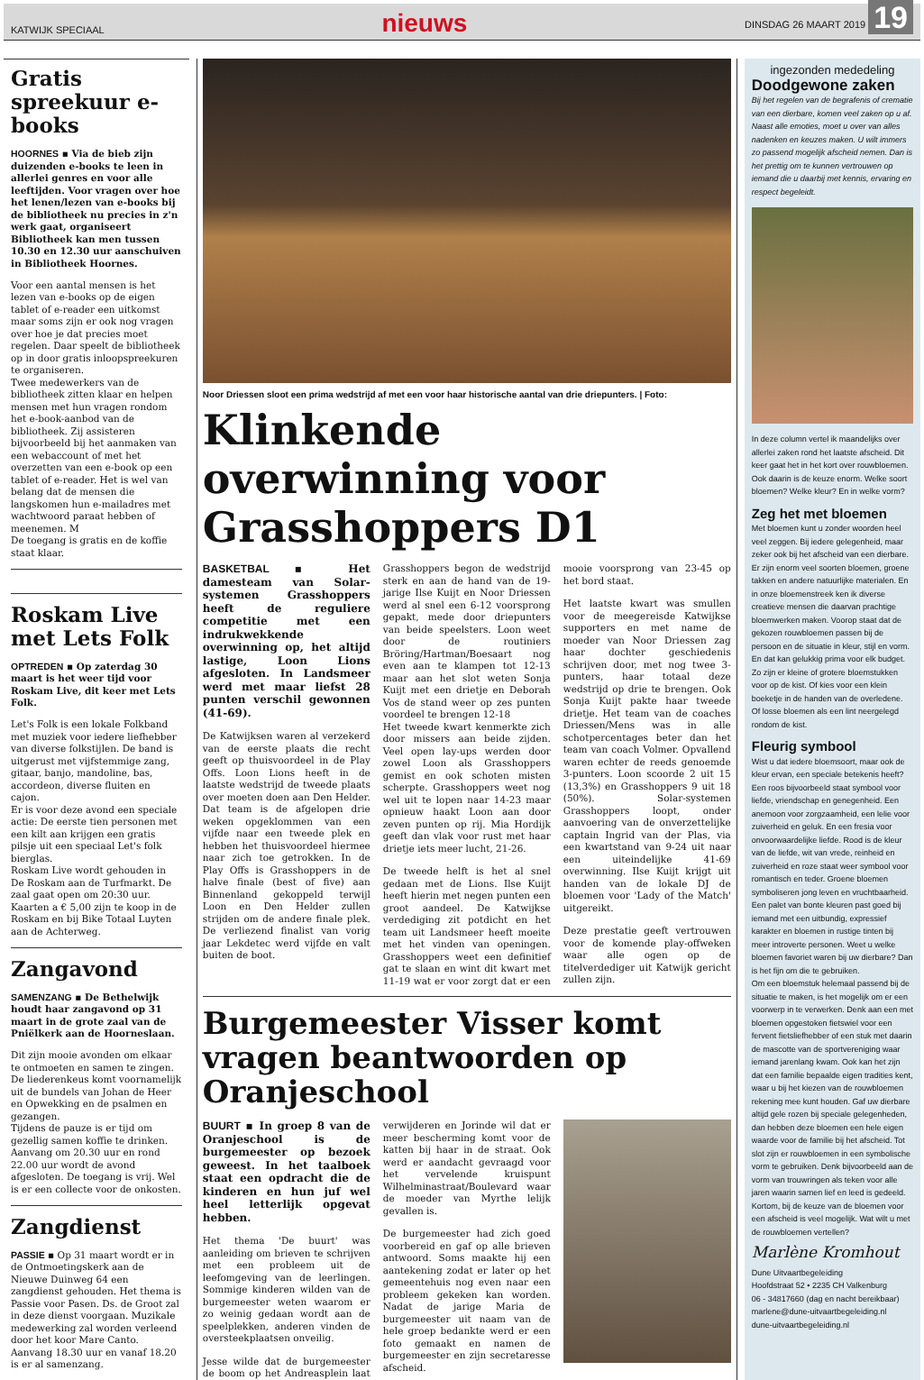KATWIJK SPECIAAL nieuws DINSDAG 26 MAART 2019 19
Gratis spreekuur e-books
HOORNES ▪ Via de bieb zijn duizenden e-books te leen in allerlei genres en voor alle leeftijden. Voor vragen over hoe het lenen/lezen van e-books bij de bibliotheek nu precies in z'n werk gaat, organiseert Bibliotheek kan men tussen 10.30 en 12.30 uur aanschuiven in Bibliotheek Hoornes.
Voor een aantal mensen is het lezen van e-books op de eigen tablet of e-reader een uitkomst maar soms zijn er ook nog vragen over hoe je dat precies moet regelen. Daar speelt de bibliotheek op in door gratis inloopspreekuren te organiseren.
Twee medewerkers van de bibliotheek zitten klaar en helpen mensen met hun vragen rondom het e-book-aanbod van de bibliotheek. Zij assisteren bijvoorbeeld bij het aanmaken van een webaccount of met het overzetten van een e-book op een tablet of e-reader. Het is wel van belang dat de mensen die langskomen hun e-mailadres met wachtwoord paraat hebben of meenemen. M
De toegang is gratis en de koffie staat klaar.
Roskam Live met Lets Folk
OPTREDEN ▪ Op zaterdag 30 maart is het weer tijd voor Roskam Live, dit keer met Lets Folk.
Let's Folk is een lokale Folkband met muziek voor iedere liefhebber van diverse folkstijlen. De band is uitgerust met vijfstemmige zang, gitaar, banjo, mandoline, bas, accordeon, diverse fluiten en cajon.
Er is voor deze avond een speciale actie: De eerste tien personen met een kilt aan krijgen een gratis pilsje uit een speciaal Let's folk bierglas.
Roskam Live wordt gehouden in De Roskam aan de Turfmarkt. De zaal gaat open om 20:30 uur. Kaarten a € 5,00 zijn te koop in de Roskam en bij Bike Totaal Luyten aan de Achterweg.
Zangavond
SAMENZANG ▪ De Bethelwijk houdt haar zangavond op 31 maart in de grote zaal van de Pniëlkerk aan de Hoorneslaan.
Dit zijn mooie avonden om elkaar te ontmoeten en samen te zingen. De liederenkeus komt voornamelijk uit de bundels van Johan de Heer en Opwekking en de psalmen en gezangen.
Tijdens de pauze is er tijd om gezellig samen koffie te drinken. Aanvang om 20.30 uur en rond 22.00 uur wordt de avond afgesloten. De toegang is vrij. Wel is er een collecte voor de onkosten.
Zangdienst
PASSIE ▪ Op 31 maart wordt er in de Ontmoetingskerk aan de Nieuwe Duinweg 64 een zangdienst gehouden. Het thema is Passie voor Pasen. Ds. de Groot zal in deze dienst voorgaan. Muzikale medewerking zal worden verleend door het koor Mare Canto. Aanvang 18.30 uur en vanaf 18.20 is er al samenzang.
Noor Driessen sloot een prima wedstrijd af met een voor haar historische aantal van drie driepunters. | Foto:
Klinkende overwinning voor Grasshoppers D1
BASKETBAL ▪ Het damesteam van Solar-systemen Grasshoppers heeft de reguliere competitie met een indrukwekkende overwinning op, het altijd lastige, Loon Lions afgesloten. In Landsmeer werd met maar liefst 28 punten verschil gewonnen (41-69).
De Katwijksen waren al verzekerd van de eerste plaats die recht geeft op thuisvoordeel in de Play Offs. Loon Lions heeft in de laatste wedstrijd de tweede plaats over moeten doen aan Den Helder. Dat team is de afgelopen drie weken opgeklommen van een vijfde naar een tweede plek en hebben het thuisvoordeel hiermee naar zich toe getrokken. In de Play Offs is Grasshoppers in de halve finale (best of five) aan Binnenland gekoppeld terwijl Loon en Den Helder zullen strijden om de andere finale plek. De verliezend finalist van vorig jaar Lekdetec werd vijfde en valt buiten de boot.
Grasshoppers begon de wedstrijd sterk en aan de hand van de 19-jarige Ilse Kuijt en Noor Driessen werd al snel een 6-12 voorsprong gepakt, mede door driepunters van beide speelsters. Loon weet door de routiniers Bröring/Hartman/Boesaart nog even aan te klampen tot 12-13 maar aan het slot weten Sonja Kuijt met een drietje en Deborah Vos de stand weer op zes punten voordeel te brengen 12-18
Het tweede kwart kenmerkte zich door missers aan beide zijden. Veel open lay-ups werden door zowel Loon als Grasshoppers gemist en ook schoten misten scherpte. Grasshoppers weet nog wel uit te lopen naar 14-23 maar opnieuw haakt Loon aan door zeven punten op rij. Mia Hordijk geeft dan vlak voor rust met haar drietje iets meer lucht, 21-26.
De tweede helft is het al snel gedaan met de Lions. Ilse Kuijt heeft hierin met negen punten een groot aandeel. De Katwijkse verdediging zit potdicht en het team uit Landsmeer heeft moeite met het vinden van openingen. Grasshoppers weet een definitief gat te slaan en wint dit kwart met 11-19 wat er voor zorgt dat er een mooie voorsprong van 23-45 op het bord staat.
Het laatste kwart was smullen voor de meegereisde Katwijkse supporters en met name de moeder van Noor Driessen zag haar dochter geschiedenis schrijven door, met nog twee 3-punters, haar totaal deze wedstrijd op drie te brengen. Ook Sonja Kuijt pakte haar tweede drietje. Het team van de coaches Driessen/Mens was in alle schotpercentages beter dan het team van coach Volmer. Opvallend waren echter de reeds genoemde 3-punters. Loon scoorde 2 uit 15 (13,3%) en Grasshoppers 9 uit 18 (50%). Solar-systemen Grasshoppers loopt, onder aanvoering van de onverzettelijke captain Ingrid van der Plas, via een kwartstand van 9-24 uit naar een uiteindelijke 41-69 overwinning. Ilse Kuijt krijgt uit handen van de lokale DJ de bloemen voor 'Lady of the Match' uitgereikt.
Deze prestatie geeft vertrouwen voor de komende play-offweken waar alle ogen op de titelverdediger uit Katwijk gericht zullen zijn.
Burgemeester Visser komt vragen beantwoorden op Oranjeschool
BUURT ▪ In groep 8 van de Oranjeschool is de burgemeester op bezoek geweest. In het taalboek staat een opdracht die de kinderen en hun juf wel heel letterlijk opgevat hebben.
Het thema 'De buurt' was aanleiding om brieven te schrijven met een probleem uit de leefomgeving van de leerlingen. Sommige kinderen wilden van de burgemeester weten waarom er zo weinig gedaan wordt aan de speelplekken, anderen vinden de oversteekplaatsen onveilig.
Jesse wilde dat de burgemeester de boom op het Andreasplein laat verwijderen en Jorinde wil dat er meer bescherming komt voor de katten bij haar in de straat. Ook werd er aandacht gevraagd voor het vervelende kruispunt Wilhelminastraat/Boulevard waar de moeder van Myrthe lelijk gevallen is.
De burgemeester had zich goed voorbereid en gaf op alle brieven antwoord. Soms maakte hij een aantekening zodat er later op het gemeentehuis nog even naar een probleem gekeken kan worden. Nadat de jarige Maria de burgemeester uit naam van de hele groep bedankte werd er een foto gemaakt en namen de burgemeester en zijn secretaresse afscheid.
ingezonden mededeling
Doodgewone zaken
Bij het regelen van de begrafenis of crematie van een dierbare, komen veel zaken op u af. Naast alle emoties, moet u over van alles nadenken en keuzes maken. U wilt immers zo passend mogelijk afscheid nemen. Dan is het prettig om te kunnen vertrouwen op iemand die u daarbij met kennis, ervaring en respect begeleidt.
In deze column vertel ik maandelijks over allerlei zaken rond het laatste afscheid. Dit keer gaat het in het kort over rouwbloemen. Ook daarin is de keuze enorm. Welke soort bloemen? Welke kleur? En in welke vorm?
Zeg het met bloemen
Met bloemen kunt u zonder woorden heel veel zeggen. Bij iedere gelegenheid, maar zeker ook bij het afscheid van een dierbare. Er zijn enorm veel soorten bloemen, groene takken en andere natuurlijke materialen. En in onze bloemenstreek ken ik diverse creatieve mensen die daarvan prachtige bloemwerken maken. Voorop staat dat de gekozen rouwbloemen passen bij de persoon en de situatie in kleur, stijl en vorm. En dat kan gelukkig prima voor elk budget. Zo zijn er kleine of grotere bloemstukken voor op de kist. Of kies voor een klein boeketje in de handen van de overledene. Of losse bloemen als een lint neergelegd rondom de kist.
Fleurig symbool
Wist u dat iedere bloemsoort, maar ook de kleur ervan, een speciale betekenis heeft? Een roos bijvoorbeeld staat symbool voor liefde, vriendschap en genegenheid. Een anemoon voor zorgzaamheid, een lelie voor zuiverheid en geluk. En een fresia voor onvoorwaardelijke liefde. Rood is de kleur van de liefde, wit van vrede, reinheid en zuiverheid en roze staat weer symbool voor romantisch en teder. Groene bloemen symboliseren jong leven en vruchtbaarheid. Een palet van bonte kleuren past goed bij iemand met een uitbundig, expressief karakter en bloemen in rustige tinten bij meer introverte personen. Weet u welke bloemen favoriet waren bij uw dierbare? Dan is het fijn om die te gebruiken.
Om een bloemstuk helemaal passend bij de situatie te maken, is het mogelijk om er een voorwerp in te verwerken. Denk aan een met bloemen opgestoken fietswiel voor een fervent fietsliefhebber of een stuk met daarin de mascotte van de sportvereniging waar iemand jarenlang kwam. Ook kan het zijn dat een familie bepaalde eigen tradities kent, waar u bij het kiezen van de rouwbloemen rekening mee kunt houden. Gaf uw dierbare altijd gele rozen bij speciale gelegenheden, dan hebben deze bloemen een hele eigen waarde voor de familie bij het afscheid. Tot slot zijn er rouwbloemen in een symbolische vorm te gebruiken. Denk bijvoorbeeld aan de vorm van trouwringen als teken voor alle jaren waarin samen lief en leed is gedeeld.
Kortom, bij de keuze van de bloemen voor een afscheid is veel mogelijk. Wat wilt u met de rouwbloemen vertellen?
Marlène Kromhout
Dune Uitvaartbegeleiding
Hoofdstraat 52 • 2235 CH Valkenburg
06 - 34817660 (dag en nacht bereikbaar)
marlene@dune-uitvaartbegeleiding.nl
dune-uitvaartbegeleiding.nl